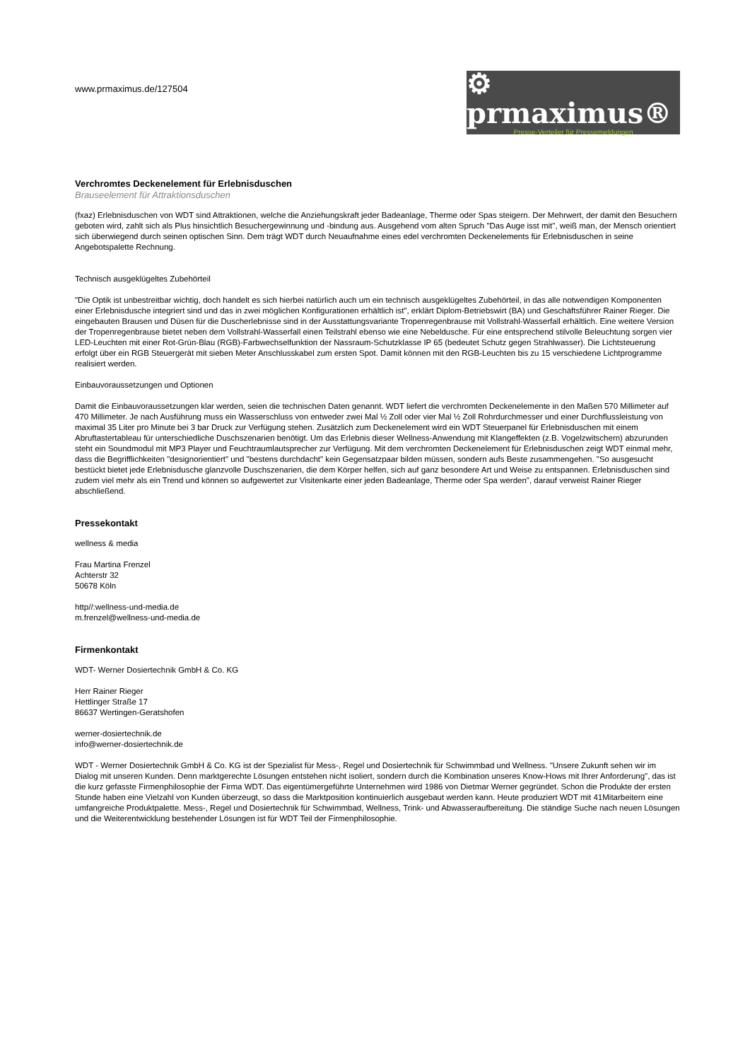www.prmaximus.de/127504
⚙ prmaximus®
Presse-Verteiler für Pressemeldungen
Verchromtes Deckenelement für Erlebnisduschen
Brauseelement für Attraktionsduschen
(fxaz) Erlebnisduschen von WDT sind Attraktionen, welche die Anziehungskraft jeder Badeanlage, Therme oder Spas steigern. Der Mehrwert, der damit den Besuchern geboten wird, zahlt sich als Plus hinsichtlich Besuchergewinnung und -bindung aus. Ausgehend vom alten Spruch "Das Auge isst mit", weiß man, der Mensch orientiert sich überwiegend durch seinen optischen Sinn. Dem trägt WDT durch Neuaufnahme eines edel verchromten Deckenelements für Erlebnisduschen in seine Angebotspalette Rechnung.
Technisch ausgeklügeltes Zubehörteil
"Die Optik ist unbestreitbar wichtig, doch handelt es sich hierbei natürlich auch um ein technisch ausgeklügeltes Zubehörteil, in das alle notwendigen Komponenten einer Erlebnisdusche integriert sind und das in zwei möglichen Konfigurationen erhältlich ist", erklärt Diplom-Betriebswirt (BA) und Geschäftsführer Rainer Rieger. Die eingebauten Brausen und Düsen für die Duscherlebnisse sind in der Ausstattungsvariante Tropenregenbrause mit Vollstrahl-Wasserfall erhältlich. Eine weitere Version der Tropenregenbrause bietet neben dem Vollstrahl-Wasserfall einen Teilstrahl ebenso wie eine Nebeldusche. Für eine entsprechend stilvolle Beleuchtung sorgen vier LED-Leuchten mit einer Rot-Grün-Blau (RGB)-Farbwechselfunktion der Nassraum-Schutzklasse IP 65 (bedeutet Schutz gegen Strahlwasser). Die Lichtsteuerung erfolgt über ein RGB Steuergerät mit sieben Meter Anschlusskabel zum ersten Spot. Damit können mit den RGB-Leuchten bis zu 15 verschiedene Lichtprogramme realisiert werden.
Einbauvoraussetzungen und Optionen
Damit die Einbauvoraussetzungen klar werden, seien die technischen Daten genannt. WDT liefert die verchromten Deckenelemente in den Maßen 570 Millimeter auf 470 Millimeter. Je nach Ausführung muss ein Wasserschluss von entweder zwei Mal ½ Zoll oder vier Mal ½ Zoll Rohrdurchmesser und einer Durchflussleistung von maximal 35 Liter pro Minute bei 3 bar Druck zur Verfügung stehen. Zusätzlich zum Deckenelement wird ein WDT Steuerpanel für Erlebnisduschen mit einem Abruftastertableau für unterschiedliche Duschszenarien benötigt. Um das Erlebnis dieser Wellness-Anwendung mit Klangeffekten (z.B. Vogelzwitschern) abzurunden steht ein Soundmodul mit MP3 Player und Feuchtraumlautsprecher zur Verfügung. Mit dem verchromten Deckenelement für Erlebnisduschen zeigt WDT einmal mehr, dass die Begrifflichkeiten "designorientiert" und "bestens durchdacht" kein Gegensatzpaar bilden müssen, sondern aufs Beste zusammengehen. "So ausgesucht bestückt bietet jede Erlebnisdusche glanzvolle Duschszenarien, die dem Körper helfen, sich auf ganz besondere Art und Weise zu entspannen. Erlebnisduschen sind zudem viel mehr als ein Trend und können so aufgewertet zur Visitenkarte einer jeden Badeanlage, Therme oder Spa werden", darauf verweist Rainer Rieger abschließend.
Pressekontakt
wellness & media
Frau Martina Frenzel
Achterstr 32
50678 Köln
http//:wellness-und-media.de
m.frenzel@wellness-und-media.de
Firmenkontakt
WDT- Werner Dosiertechnik GmbH & Co. KG
Herr Rainer Rieger
Hettlinger Straße 17
86637 Wertingen-Geratshofen
werner-dosiertechnik.de
info@werner-dosiertechnik.de
WDT - Werner Dosiertechnik GmbH & Co. KG ist der Spezialist für Mess-, Regel und Dosiertechnik für Schwimmbad und Wellness. "Unsere Zukunft sehen wir im Dialog mit unseren Kunden. Denn marktgerechte Lösungen entstehen nicht isoliert, sondern durch die Kombination unseres Know-Hows mit Ihrer Anforderung", das ist die kurz gefasste Firmenphilosophie der Firma WDT. Das eigentümergeführte Unternehmen wird 1986 von Dietmar Werner gegründet. Schon die Produkte der ersten Stunde haben eine Vielzahl von Kunden überzeugt, so dass die Marktposition kontinuierlich ausgebaut werden kann. Heute produziert WDT mit 41Mitarbeitern eine umfangreiche Produktpalette. Mess-, Regel und Dosiertechnik für Schwimmbad, Wellness, Trink- und Abwasseraufbereitung. Die ständige Suche nach neuen Lösungen und die Weiterentwicklung bestehender Lösungen ist für WDT Teil der Firmenphilosophie.